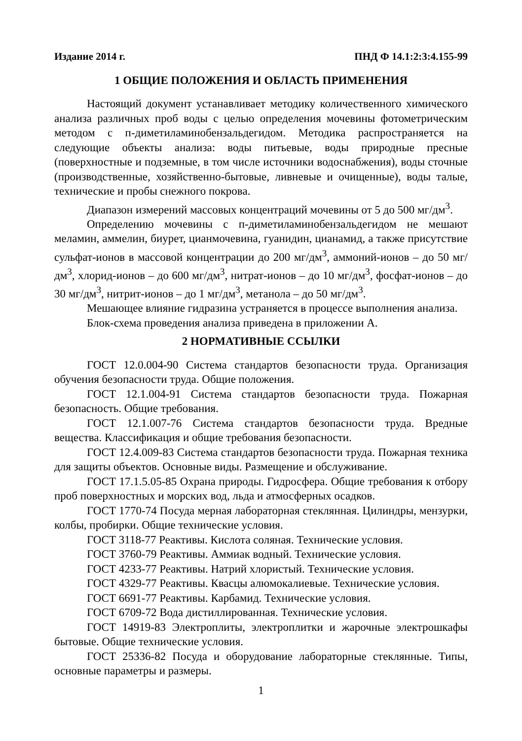Издание 2014 г. ПНД Ф 14.1:2:3:4.155-99
1 ОБЩИЕ ПОЛОЖЕНИЯ И ОБЛАСТЬ ПРИМЕНЕНИЯ
Настоящий документ устанавливает методику количественного химического анализа различных проб воды с целью определения мочевины фотометрическим методом с п-диметиламинобензальдегидом. Методика распространяется на следующие объекты анализа: воды питьевые, воды природные пресные (поверхностные и подземные, в том числе источники водоснабжения), воды сточные (производственные, хозяйственно-бытовые, ливневые и очищенные), воды талые, технические и пробы снежного покрова.
Диапазон измерений массовых концентраций мочевины от 5 до 500 мг/дм<sup>3</sup>.
Определению мочевины с п-диметиламинобензальдегидом не мешают меламин, аммелин, биурет, цианмочевина, гуанидин, цианамид, а также присутствие сульфат-ионов в массовой концентрации до 200 мг/дм<sup>3</sup>, аммоний-ионов – до 50 мг/дм<sup>3</sup>, хлорид-ионов – до 600 мг/дм<sup>3</sup>, нитрат-ионов – до 10 мг/дм<sup>3</sup>, фосфат-ионов – до 30 мг/дм<sup>3</sup>, нитрит-ионов – до 1 мг/дм<sup>3</sup>, метанола – до 50 мг/дм<sup>3</sup>.
Мешающее влияние гидразина устраняется в процессе выполнения анализа.
Блок-схема проведения анализа приведена в приложении А.
2 НОРМАТИВНЫЕ ССЫЛКИ
ГОСТ 12.0.004-90 Система стандартов безопасности труда. Организация обучения безопасности труда. Общие положения.
ГОСТ 12.1.004-91 Система стандартов безопасности труда. Пожарная безопасность. Общие требования.
ГОСТ 12.1.007-76 Система стандартов безопасности труда. Вредные вещества. Классификация и общие требования безопасности.
ГОСТ 12.4.009-83 Система стандартов безопасности труда. Пожарная техника для защиты объектов. Основные виды. Размещение и обслуживание.
ГОСТ 17.1.5.05-85 Охрана природы. Гидросфера. Общие требования к отбору проб поверхностных и морских вод, льда и атмосферных осадков.
ГОСТ 1770-74 Посуда мерная лабораторная стеклянная. Цилиндры, мензурки, колбы, пробирки. Общие технические условия.
ГОСТ 3118-77 Реактивы. Кислота соляная. Технические условия.
ГОСТ 3760-79 Реактивы. Аммиак водный. Технические условия.
ГОСТ 4233-77 Реактивы. Натрий хлористый. Технические условия.
ГОСТ 4329-77 Реактивы. Квасцы алюмокалиевые. Технические условия.
ГОСТ 6691-77 Реактивы. Карбамид. Технические условия.
ГОСТ 6709-72 Вода дистиллированная. Технические условия.
ГОСТ 14919-83 Электроплиты, электроплитки и жарочные электрошкафы бытовые. Общие технические условия.
ГОСТ 25336-82 Посуда и оборудование лабораторные стеклянные. Типы, основные параметры и размеры.
1